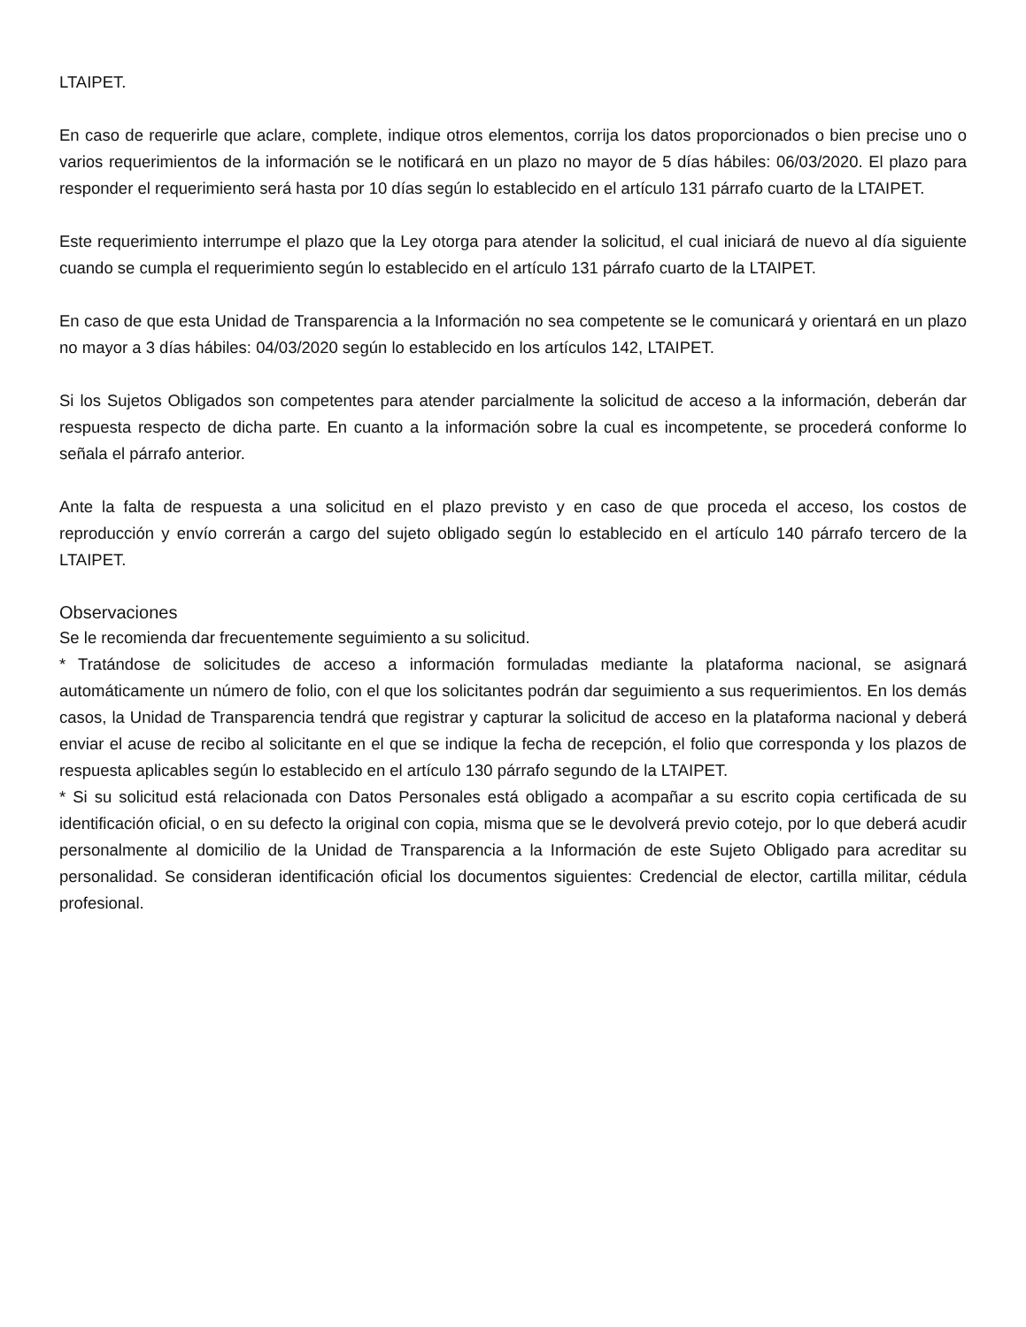LTAIPET.
En caso de requerirle que aclare, complete, indique otros elementos, corrija los datos proporcionados o bien precise uno o varios requerimientos de la información se le notificará en un plazo no mayor de 5 días hábiles: 06/03/2020. El plazo para responder el requerimiento será hasta por 10 días según lo establecido en el artículo 131 párrafo cuarto de la LTAIPET.
Este requerimiento interrumpe el plazo que la Ley otorga para atender la solicitud, el cual iniciará de nuevo al día siguiente cuando se cumpla el requerimiento según lo establecido en el artículo 131 párrafo cuarto de la LTAIPET.
En caso de que esta Unidad de Transparencia a la Información no sea competente se le comunicará y orientará en un plazo no mayor a 3 días hábiles: 04/03/2020 según lo establecido en los artículos 142, LTAIPET.
Si los Sujetos Obligados son competentes para atender parcialmente la solicitud de acceso a la información, deberán dar respuesta respecto de dicha parte. En cuanto a la información sobre la cual es incompetente, se procederá conforme lo señala el párrafo anterior.
Ante la falta de respuesta a una solicitud en el plazo previsto y en caso de que proceda el acceso, los costos de reproducción y envío correrán a cargo del sujeto obligado según lo establecido en el artículo 140 párrafo tercero de la LTAIPET.
Observaciones
Se le recomienda dar frecuentemente seguimiento a su solicitud.
* Tratándose de solicitudes de acceso a información formuladas mediante la plataforma nacional, se asignará automáticamente un número de folio, con el que los solicitantes podrán dar seguimiento a sus requerimientos. En los demás casos, la Unidad de Transparencia tendrá que registrar y capturar la solicitud de acceso en la plataforma nacional y deberá enviar el acuse de recibo al solicitante en el que se indique la fecha de recepción, el folio que corresponda y los plazos de respuesta aplicables según lo establecido en el artículo 130 párrafo segundo de la LTAIPET.
* Si su solicitud está relacionada con Datos Personales está obligado a acompañar a su escrito copia certificada de su identificación oficial, o en su defecto la original con copia, misma que se le devolverá previo cotejo, por lo que deberá acudir personalmente al domicilio de la Unidad de Transparencia a la Información de este Sujeto Obligado para acreditar su personalidad. Se consideran identificación oficial los documentos siguientes: Credencial de elector, cartilla militar, cédula profesional.